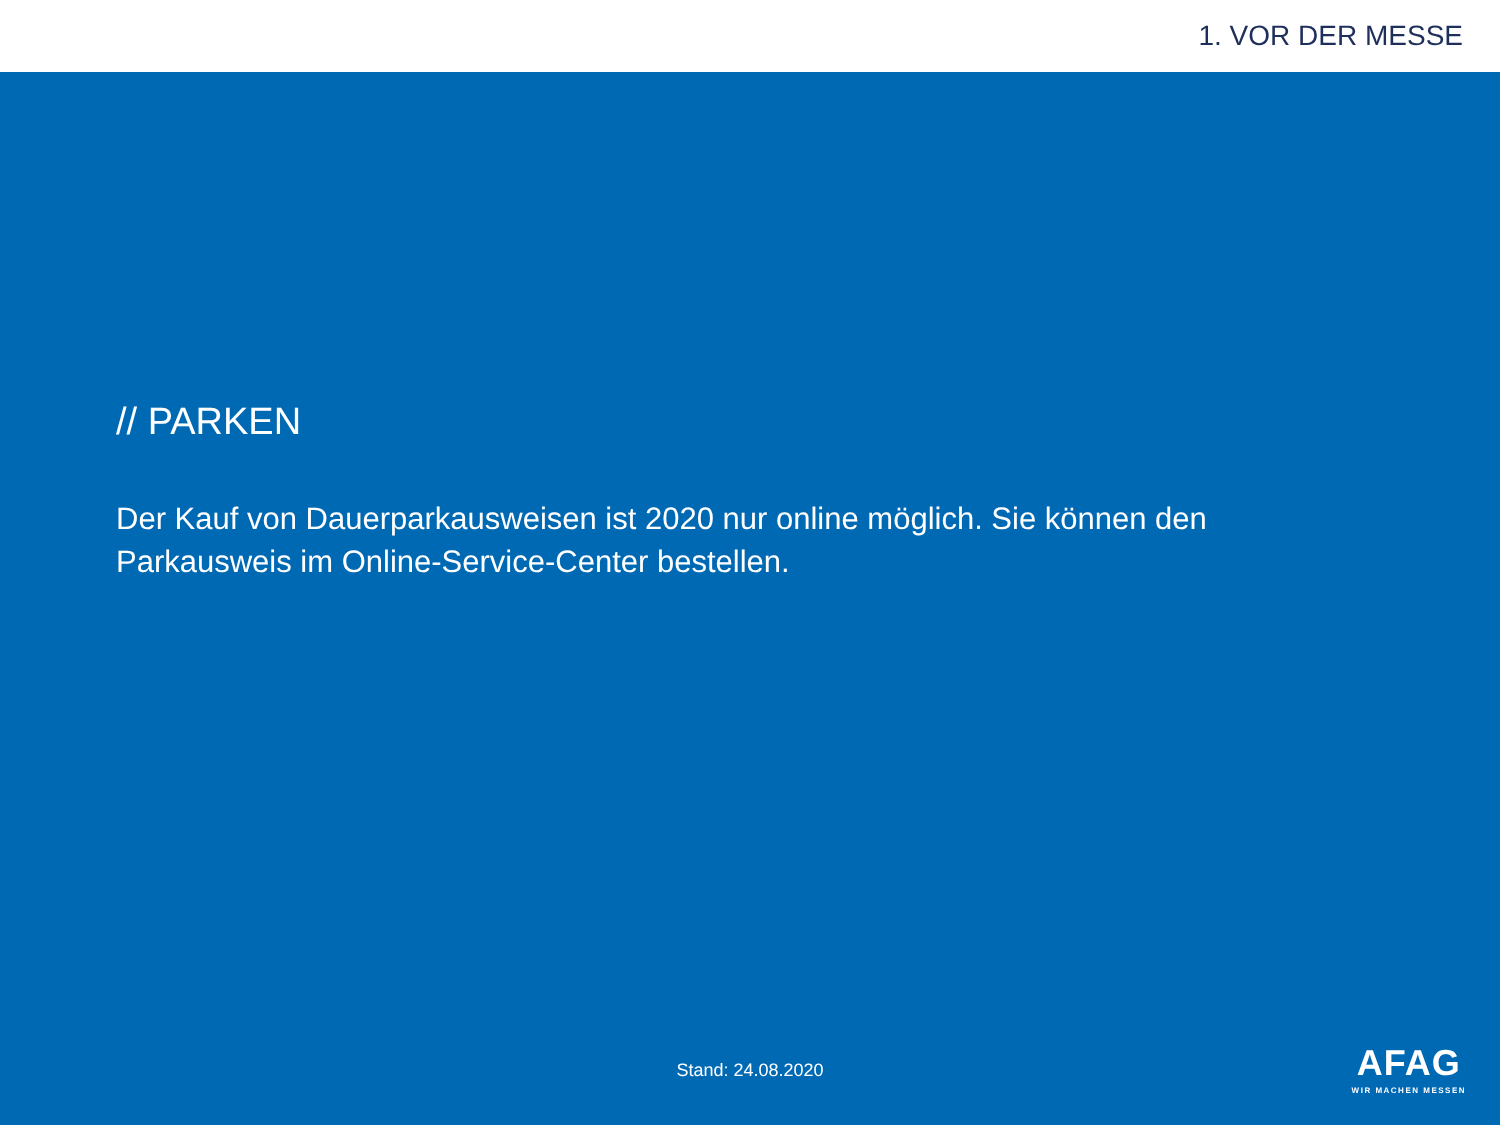1. VOR DER MESSE
// PARKEN
Der Kauf von Dauerparkausweisen ist 2020 nur online möglich. Sie können den Parkausweis im Online-Service-Center bestellen.
Stand: 24.08.2020
AFAG
WIR MACHEN MESSEN